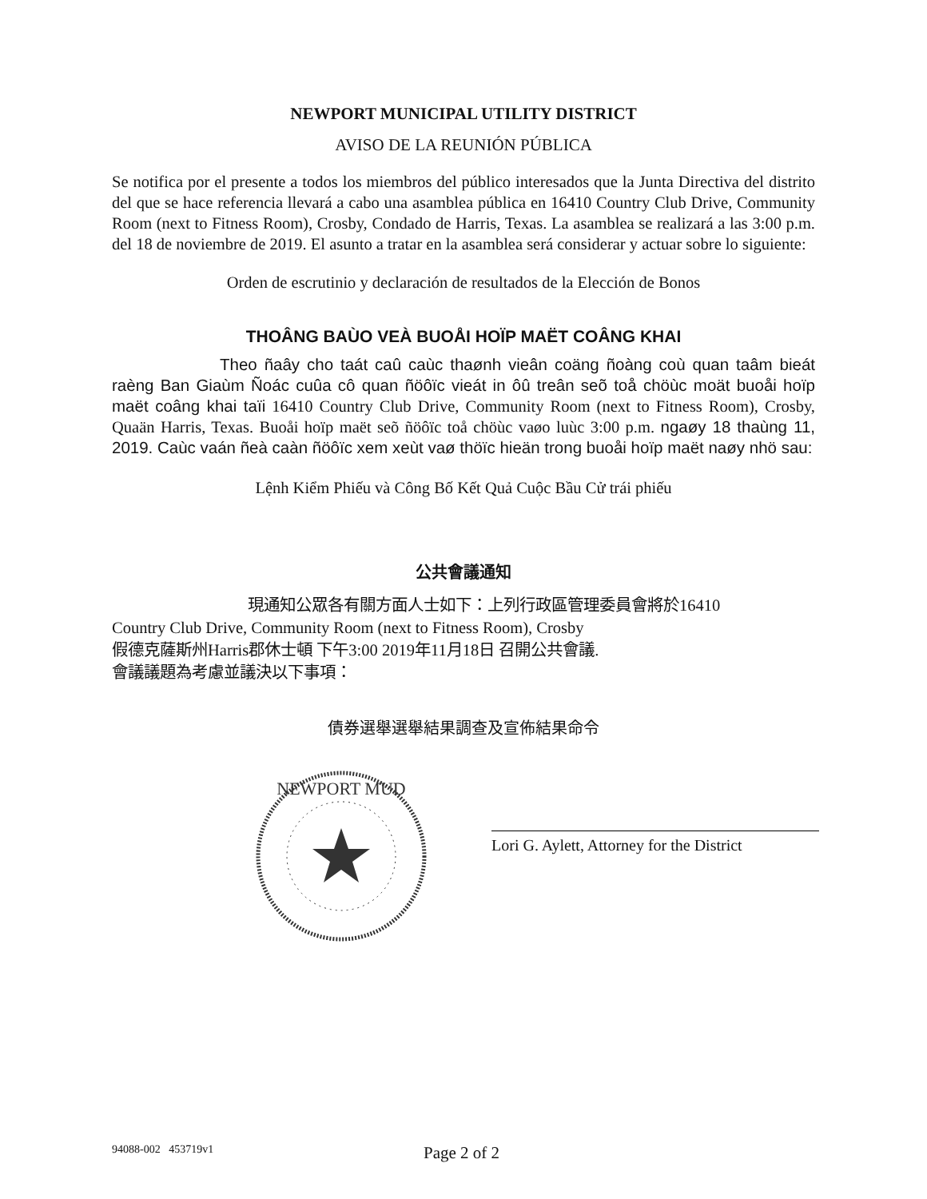NEWPORT MUNICIPAL UTILITY DISTRICT
AVISO DE LA REUNIÓN PÚBLICA
Se notifica por el presente a todos los miembros del público interesados que la Junta Directiva del distrito del que se hace referencia llevará a cabo una asamblea pública en 16410 Country Club Drive, Community Room (next to Fitness Room), Crosby, Condado de Harris, Texas. La asamblea se realizará a las 3:00 p.m. del 18 de noviembre de 2019. El asunto a tratar en la asamblea será considerar y actuar sobre lo siguiente:
Orden de escrutinio y declaración de resultados de la Elección de Bonos
THOÂNG BAÙO VEÀ BUOÅI HOÏP MAËT COÂNG KHAI
Theo ñaây cho taát caû caùc thaønh vieân coäng ñoàng coù quan taâm bieát raèng Ban Giaùm Ñoác cuûa cô quan ñöôïc vieát in ôû treân seõ toå chöùc moät buoåi hoïp maët coâng khai taïi 16410 Country Club Drive, Community Room (next to Fitness Room), Crosby, Quaän Harris, Texas. Buoåi hoïp maët seõ ñöôïc toå chöùc vaøo luùc 3:00 p.m. ngaøy 18 thaùng 11, 2019. Caùc vaán ñeà caàn ñöôïc xem xeùt vaø thöïc hieän trong buoåi hoïp maët naøy nhö sau:
Lệnh Kiểm Phiếu và Công Bố Kết Quả Cuộc Bầu Cử trái phiếu
公共會議通知
現通知公眾各有關方面人士如下：上列行政區管理委員會將於16410
Country Club Drive, Community Room (next to Fitness Room), Crosby
假德克薩斯州Harris郡休士頓 下午3:00 2019年11月18日 召開公共會議.
會議議題為考慮並議決以下事項：
債券選舉選舉結果調查及宣佈結果命令
NEWPORT MUD
Lori G. Aylett, Attorney for the District
94088-002 453719v1 Page 2 of 2